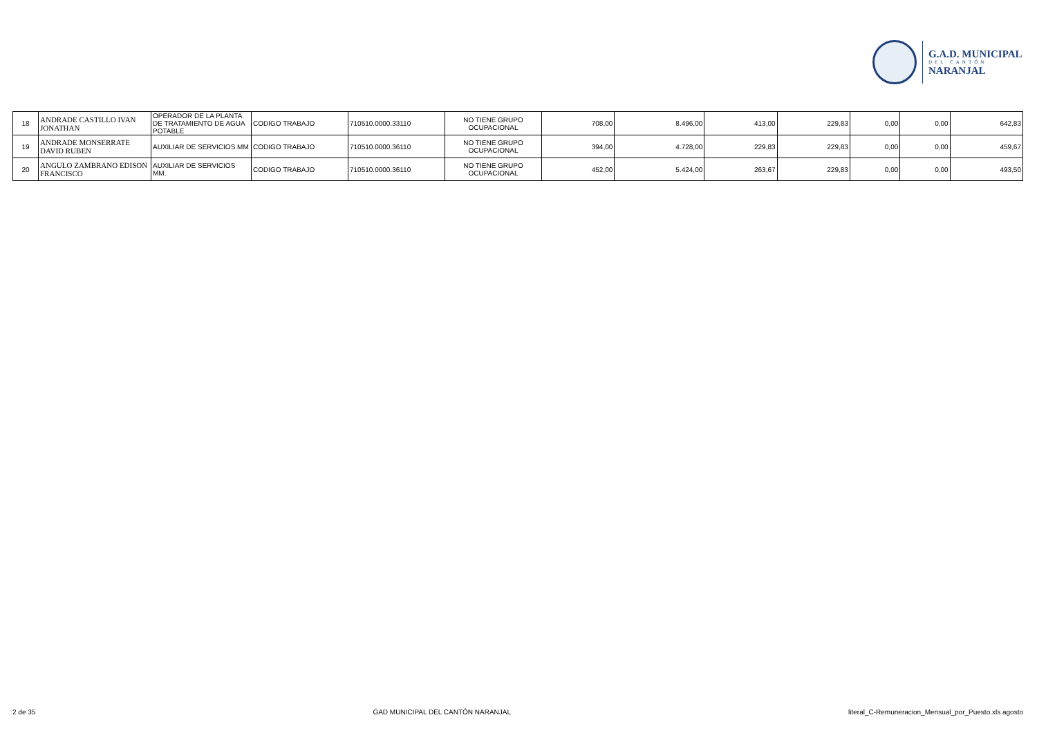G.A.D. MUNICIPAL
DEL CANTÓN
NARANJAL
| 18 | ANDRADE CASTILLO IVAN JONATHAN | OPERADOR DE LA PLANTA DE TRATAMIENTO DE AGUA POTABLE | CODIGO TRABAJO | 710510.0000.33110 | NO TIENE GRUPO OCUPACIONAL | 708,00 | 8.496,00 | 413,00 | 229,83 | 0,00 | 0,00 | 642,83 |
| 19 | ANDRADE MONSERRATE DAVID RUBEN | AUXILIAR DE SERVICIOS MM | CODIGO TRABAJO | 710510.0000.36110 | NO TIENE GRUPO OCUPACIONAL | 394,00 | 4.728,00 | 229,83 | 229,83 | 0,00 | 0,00 | 459,67 |
| 20 | ANGULO ZAMBRANO EDISON FRANCISCO | AUXILIAR DE SERVICIOS MM. | CODIGO TRABAJO | 710510.0000.36110 | NO TIENE GRUPO OCUPACIONAL | 452,00 | 5.424,00 | 263,67 | 229,83 | 0,00 | 0,00 | 493,50 |
2 de 35 GAD MUNICIPAL DEL CANTÓN NARANJAL literal_C-Remuneracion_Mensual_por_Puesto.xls agosto